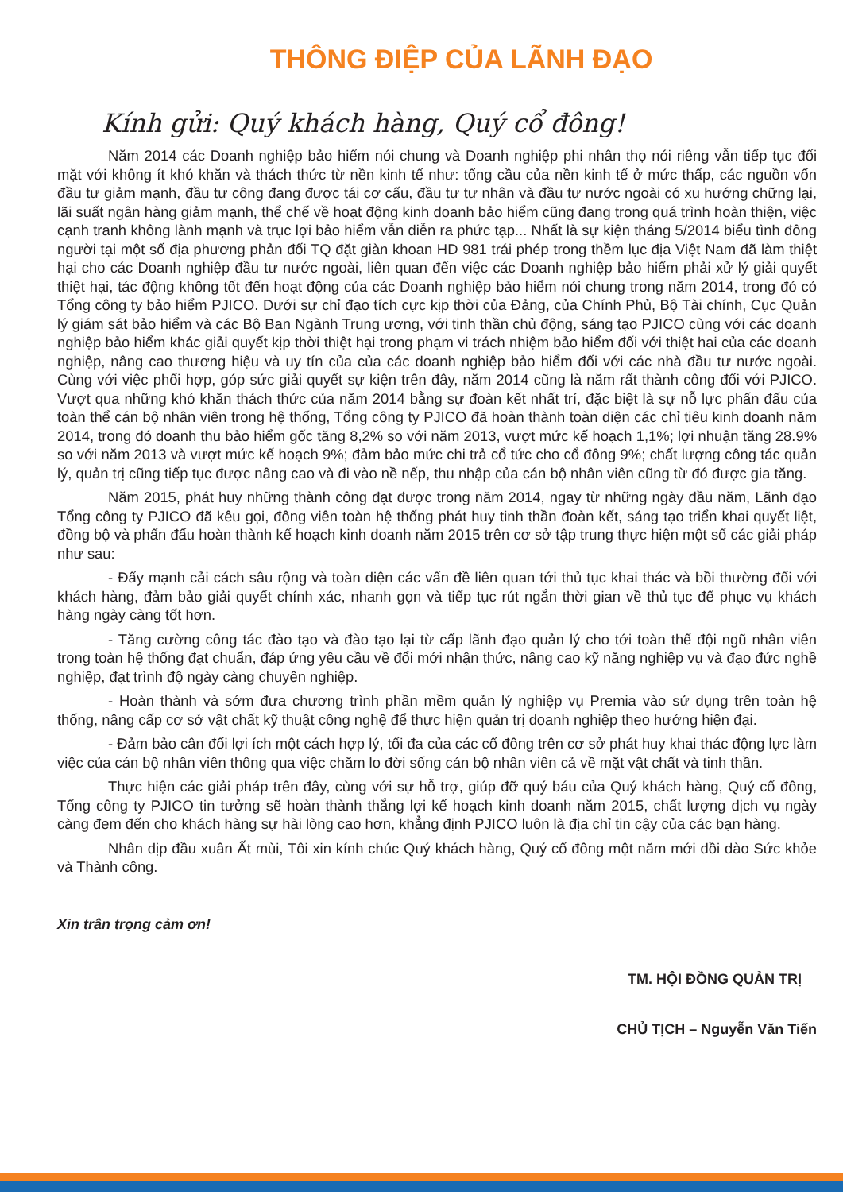THÔNG ĐIỆP CỦA LÃNH ĐẠO
Kính gửi: Quý khách hàng, Quý cổ đông!
Năm 2014 các Doanh nghiệp bảo hiểm nói chung và Doanh nghiệp phi nhân thọ nói riêng vẫn tiếp tục đối mặt với không ít khó khăn và thách thức từ nền kinh tế như: tổng cầu của nền kinh tế ở mức thấp, các nguồn vốn đầu tư giảm mạnh, đầu tư công đang được tái cơ cấu, đầu tư tư nhân và đầu tư nước ngoài có xu hướng chững lại, lãi suất ngân hàng giảm mạnh, thể chế về hoạt động kinh doanh bảo hiểm cũng đang trong quá trình hoàn thiện, việc cạnh tranh không lành mạnh và trục lợi bảo hiểm vẫn diễn ra phức tạp... Nhất là sự kiện tháng 5/2014 biểu tình đông người tại một số địa phương phản đối TQ đặt giàn khoan HD 981 trái phép trong thềm lục địa Việt Nam đã làm thiệt hại cho các Doanh nghiệp đầu tư nước ngoài, liên quan đến việc các Doanh nghiệp bảo hiểm phải xử lý giải quyết thiệt hại, tác động không tốt đến hoạt động của các Doanh nghiệp bảo hiểm nói chung trong năm 2014, trong đó có Tổng công ty bảo hiểm PJICO. Dưới sự chỉ đạo tích cực kịp thời của Đảng, của Chính Phủ, Bộ Tài chính, Cục Quản lý giám sát bảo hiểm và các Bộ Ban Ngành Trung ương, với tinh thần chủ động, sáng tạo PJICO cùng với các doanh nghiệp bảo hiểm khác giải quyết kịp thời thiệt hại trong phạm vi trách nhiệm bảo hiểm đối với thiệt hai của các doanh nghiệp, nâng cao thương hiệu và uy tín của của các doanh nghiệp bảo hiểm đối với các nhà đầu tư nước ngoài. Cùng với việc phối hợp, góp sức giải quyết sự kiện trên đây, năm 2014 cũng là năm rất thành công đối với PJICO. Vượt qua những khó khăn thách thức của năm 2014 bằng sự đoàn kết nhất trí, đặc biệt là sự nỗ lực phấn đấu của toàn thể cán bộ nhân viên trong hệ thống, Tổng công ty PJICO đã hoàn thành toàn diện các chỉ tiêu kinh doanh năm 2014, trong đó doanh thu bảo hiểm gốc tăng 8,2% so với năm 2013, vượt mức kế hoạch 1,1%; lợi nhuận tăng 28.9% so với năm 2013 và vượt mức kế hoạch 9%; đảm bảo mức chi trả cổ tức cho cổ đông 9%; chất lượng công tác quản lý, quản trị cũng tiếp tục được nâng cao và đi vào nề nếp, thu nhập của cán bộ nhân viên cũng từ đó được gia tăng.
Năm 2015, phát huy những thành công đạt được trong năm 2014, ngay từ những ngày đầu năm, Lãnh đạo Tổng công ty PJICO đã kêu gọi, đông viên toàn hệ thống phát huy tinh thần đoàn kết, sáng tạo triển khai quyết liệt, đồng bộ và phấn đấu hoàn thành kế hoạch kinh doanh năm 2015 trên cơ sở tập trung thực hiện một số các giải pháp như sau:
- Đẩy mạnh cải cách sâu rộng và toàn diện các vấn đề liên quan tới thủ tục khai thác và bồi thường đối với khách hàng, đảm bảo giải quyết chính xác, nhanh gọn và tiếp tục rút ngắn thời gian về thủ tục để phục vụ khách hàng ngày càng tốt hơn.
- Tăng cường công tác đào tạo và đào tạo lại từ cấp lãnh đạo quản lý cho tới toàn thể đội ngũ nhân viên trong toàn hệ thống đạt chuẩn, đáp ứng yêu cầu về đổi mới nhận thức, nâng cao kỹ năng nghiệp vụ và đạo đức nghề nghiệp, đạt trình độ ngày càng chuyên nghiệp.
- Hoàn thành và sớm đưa chương trình phần mềm quản lý nghiệp vụ Premia vào sử dụng trên toàn hệ thống, nâng cấp cơ sở vật chất kỹ thuật công nghệ để thực hiện quản trị doanh nghiệp theo hướng hiện đại.
- Đảm bảo cân đối lợi ích một cách hợp lý, tối đa của các cổ đông trên cơ sở phát huy khai thác động lực làm việc của cán bộ nhân viên thông qua việc chăm lo đời sống cán bộ nhân viên cả về mặt vật chất và tinh thần.
Thực hiện các giải pháp trên đây, cùng với sự hỗ trợ, giúp đỡ quý báu của Quý khách hàng, Quý cổ đông, Tổng công ty PJICO tin tưởng sẽ hoàn thành thắng lợi kế hoạch kinh doanh năm 2015, chất lượng dịch vụ ngày càng đem đến cho khách hàng sự hài lòng cao hơn, khẳng định PJICO luôn là địa chỉ tin cậy của các bạn hàng.
Nhân dịp đầu xuân Ất mùi, Tôi xin kính chúc Quý khách hàng, Quý cổ đông một năm mới dồi dào Sức khỏe và Thành công.
Xin trân trọng cảm ơn!
TM. HỘI ĐỒNG QUẢN TRỊ
CHỦ TỊCH – Nguyễn Văn Tiến